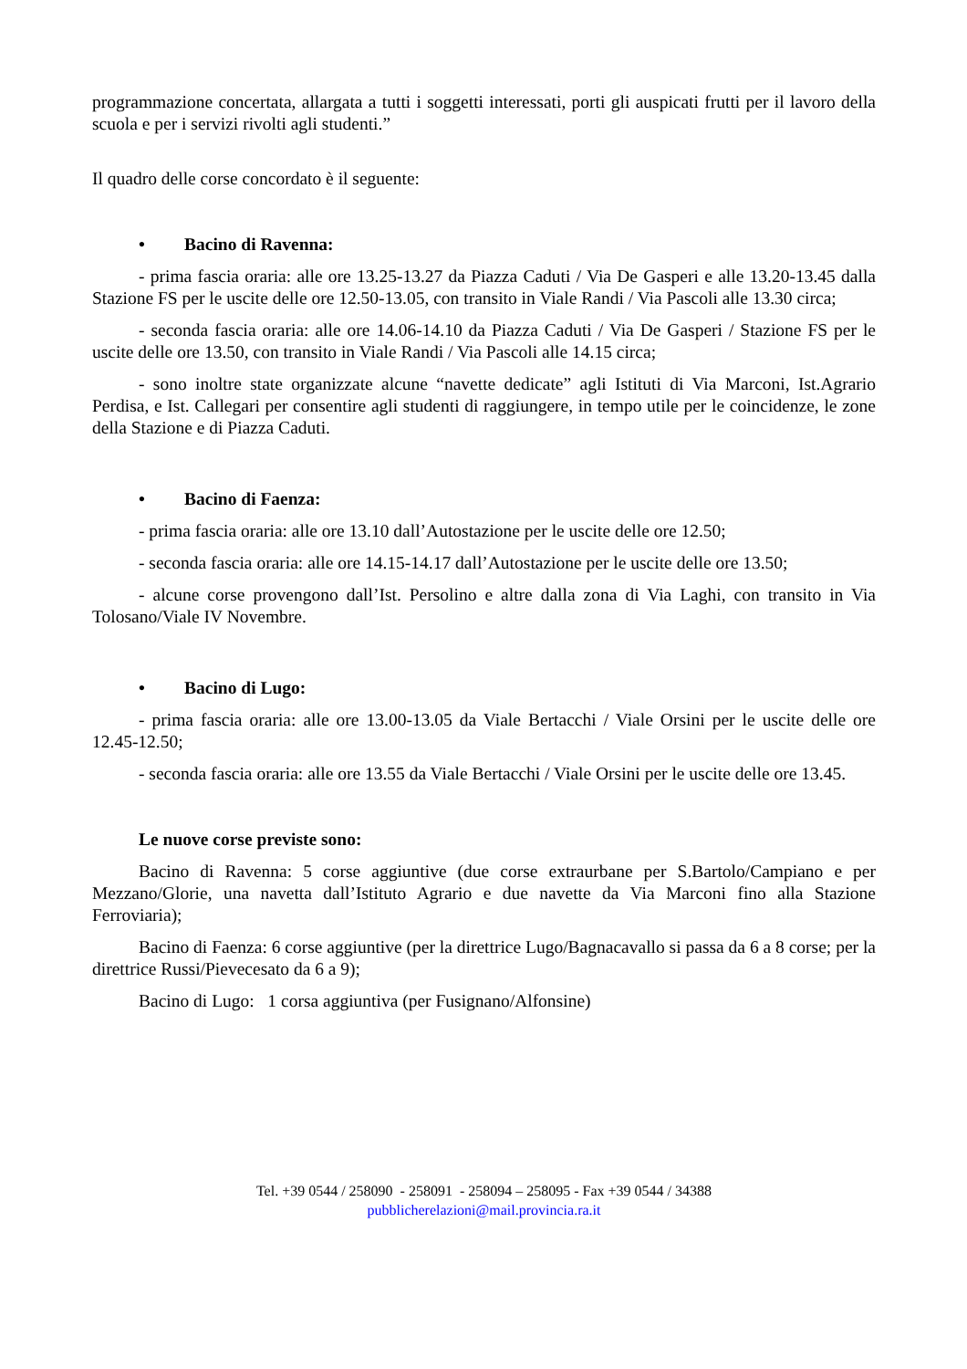programmazione concertata, allargata a tutti i soggetti interessati, porti gli auspicati frutti per il lavoro della scuola e per i servizi rivolti agli studenti.”
Il quadro delle corse concordato è il seguente:
• Bacino di Ravenna:
- prima fascia oraria: alle ore 13.25-13.27 da Piazza Caduti / Via De Gasperi e alle 13.20-13.45 dalla Stazione FS per le uscite delle ore 12.50-13.05, con transito in Viale Randi / Via Pascoli alle 13.30 circa;
- seconda fascia oraria: alle ore 14.06-14.10 da Piazza Caduti / Via De Gasperi / Stazione FS per le uscite delle ore 13.50, con transito in Viale Randi / Via Pascoli alle 14.15 circa;
- sono inoltre state organizzate alcune “navette dedicate” agli Istituti di Via Marconi, Ist.Agrario Perdisa, e Ist. Callegari per consentire agli studenti di raggiungere, in tempo utile per le coincidenze, le zone della Stazione e di Piazza Caduti.
• Bacino di Faenza:
- prima fascia oraria: alle ore 13.10 dall’Autostazione per le uscite delle ore 12.50;
- seconda fascia oraria: alle ore 14.15-14.17 dall’Autostazione per le uscite delle ore 13.50;
- alcune corse provengono dall’Ist. Persolino e altre dalla zona di Via Laghi, con transito in Via Tolosano/Viale IV Novembre.
• Bacino di Lugo:
- prima fascia oraria: alle ore 13.00-13.05 da Viale Bertacchi / Viale Orsini per le uscite delle ore 12.45-12.50;
- seconda fascia oraria: alle ore 13.55 da Viale Bertacchi / Viale Orsini per le uscite delle ore 13.45.
Le nuove corse previste sono:
Bacino di Ravenna: 5 corse aggiuntive (due corse extraurbane per S.Bartolo/Campiano e per Mezzano/Glorie, una navetta dall’Istituto Agrario e due navette da Via Marconi fino alla Stazione Ferroviaria);
Bacino di Faenza: 6 corse aggiuntive (per la direttrice Lugo/Bagnacavallo si passa da 6 a 8 corse; per la direttrice Russi/Pievecesato da 6 a 9);
Bacino di Lugo: 1 corsa aggiuntiva (per Fusignano/Alfonsine)
Tel. +39 0544 / 258090 - 258091 - 258094 – 258095 - Fax +39 0544 / 34388
pubblicherelazioni@mail.provincia.ra.it